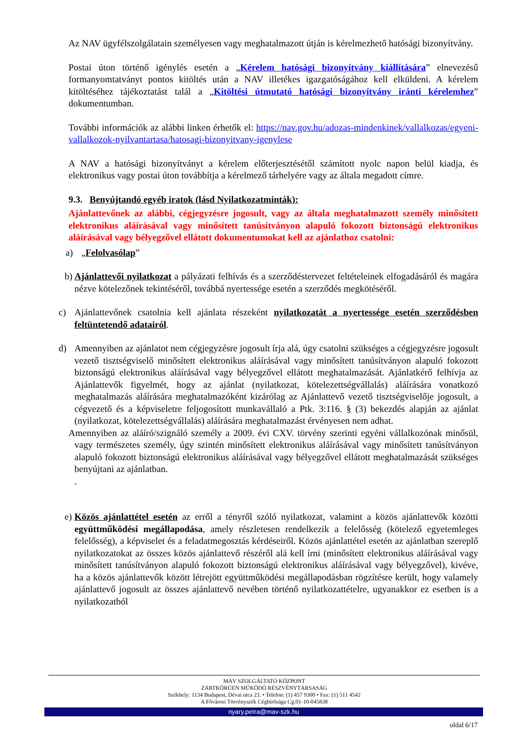Az NAV ügyfélszolgálatain személyesen vagy meghatalmazott útján is kérelmezhető hatósági bizonyítvány.
Postai úton történő igénylés esetén a „Kérelem hatósági bizonyítvány kiállítására” elnevezésű formanyomtatványt pontos kitöltés után a NAV illetékes igazgatóságához kell elküldeni. A kérelem kitöltéséhez tájékoztatást talál a „Kitöltési útmutató hatósági bizonyítvány iránti kérelemhez” dokumentumban.
További információk az alábbi linken érhetők el: https://nav.gov.hu/adozas-mindenkinek/vallalkozas/egyeni-vallalkozok-nyilvantartasa/hatosagi-bizonyitvany-igenylese
A NAV a hatósági bizonyítványt a kérelem előterjesztésétől számított nyolc napon belül kiadja, és elektronikus vagy postai úton továbbítja a kérelmező tárhelyére vagy az általa megadott címre.
9.3. Benyújtandó egyéb iratok (lásd Nyilatkozatminták):
Ajánlattevőnek az alábbi, cégjegyzésre jogosult, vagy az általa meghatalmazott személy minősített elektronikus aláírásával vagy minősített tanúsítványon alapuló fokozott biztonságú elektronikus aláírásával vagy bélyegzővel ellátott dokumentumokat kell az ajánlathoz csatolni:
a) „Felolvasólap”
b) Ajánlattevői nyilatkozat a pályázati felhívás és a szerződéstervezet feltételeinek elfogadásáról és magára nézve kötelezőnek tekintéséről, továbbá nyertessége esetén a szerződés megkötéséről.
c) Ajánlattevőnek csatolnia kell ajánlata részeként nyilatkozatát a nyertessége esetén szerződésben feltüntetendő adatairól.
d) Amennyiben az ajánlatot nem cégjegyzésre jogosult írja alá, úgy csatolni szükséges a cégjegyzésre jogosult vezető tisztségviselő minősített elektronikus aláírásával vagy minősített tanúsítványon alapuló fokozott biztonságú elektronikus aláírásával vagy bélyegzővel ellátott meghatalmazását. Ajánlatkérő felhívja az Ajánlattevők figyelmét, hogy az ajánlat (nyilatkozat, kötelezettségvállalás) aláírására vonatkozó meghatalmazás aláírására meghatalmazóként kizárólag az Ajánlattevő vezető tisztségviselője jogosult, a cégvezető és a képviseletre feljogosított munkavállaló a Ptk. 3:116. § (3) bekezdés alapján az ajánlat (nyilatkozat, kötelezettségvállalás) aláírására meghatalmazást érvényesen nem adhat.
Amennyiben az aláíró/szignáló személy a 2009. évi CXV. törvény szerinti egyéni vállalkozónak minősül, vagy természetes személy, úgy szintén minősített elektronikus aláírásával vagy minősített tanúsítványon alapuló fokozott biztonságú elektronikus aláírásával vagy bélyegzővel ellátott meghatalmazását szükséges benyújtani az ajánlatban.
.
e) Közös ajánlattétel esetén az erről a tényről szóló nyilatkozat, valamint a közös ajánlattevők közötti együttműködési megállapodása, amely részletesen rendelkezik a felelősség (kötelező egyetemleges felelősség), a képviselet és a feladatmegosztás kérdéseiről. Közös ajánlattétel esetén az ajánlatban szereplő nyilatkozatokat az összes közös ajánlattevő részéről alá kell írni (minősített elektronikus aláírásával vagy minősített tanúsítványon alapuló fokozott biztonságú elektronikus aláírásával vagy bélyegzővel), kivéve, ha a közös ajánlattevők között létrejött együttműködési megállapodásban rögzítésre került, hogy valamely ajánlattevő jogosult az összes ajánlattevő nevében történő nyilatkozattételre, ugyanakkor ez esetben is a nyilatkozatból
MÁV SZOLGÁLTATÓ KÖZPONT
ZÁRTKÖRŰEN MŰKÖDŐ RÉSZVÉNYTÁRSASÁG
Székhely: 1134 Budapest, Dévai utca 23. • Telefon: (1) 457 9300 • Fax: (1) 511 4542
A Fővárosi Törvényszék Cégbírósága Cg.01-10-045838
nyary.petra@mav-szk.hu
oldal 6/17